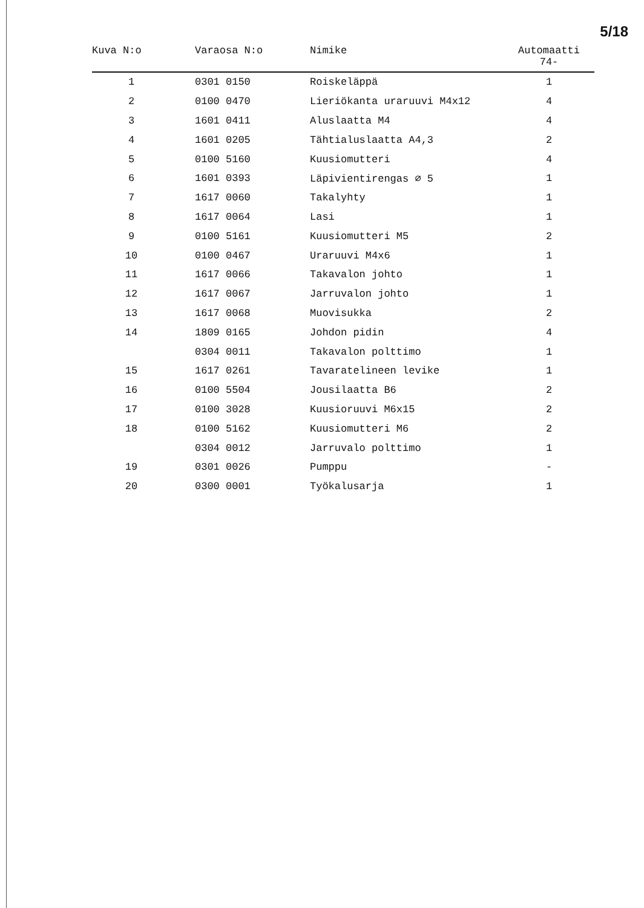5/18
| Kuva N:o | Varaosa N:o | Nimike | Automaatti 74- |
| --- | --- | --- | --- |
| 1 | 0301 0150 | Roiskeläppä | 1 |
| 2 | 0100 0470 | Lieriökanta uraruuvi M4x12 | 4 |
| 3 | 1601 0411 | Aluslaatta M4 | 4 |
| 4 | 1601 0205 | Tähtialuslaatta A4,3 | 2 |
| 5 | 0100 5160 | Kuusiomutteri | 4 |
| 6 | 1601 0393 | Läpivientirengas ∅ 5 | 1 |
| 7 | 1617 0060 | Takalyhty | 1 |
| 8 | 1617 0064 | Lasi | 1 |
| 9 | 0100 5161 | Kuusiomutteri M5 | 2 |
| 10 | 0100 0467 | Uraruuvi M4x6 | 1 |
| 11 | 1617 0066 | Takavalon johto | 1 |
| 12 | 1617 0067 | Jarruvalon johto | 1 |
| 13 | 1617 0068 | Muovisukka | 2 |
| 14 | 1809 0165 | Johdon pidin | 4 |
| | 0304 0011 | Takavalon polttimo | 1 |
| 15 | 1617 0261 | Tavaratelineen levike | 1 |
| 16 | 0100 5504 | Jousilaatta B6 | 2 |
| 17 | 0100 3028 | Kuusioruuvi M6x15 | 2 |
| 18 | 0100 5162 | Kuusiomutteri M6 | 2 |
| | 0304 0012 | Jarruvalo polttimo | 1 |
| 19 | 0301 0026 | Pumppu | - |
| 20 | 0300 0001 | Työkalusarja | 1 |